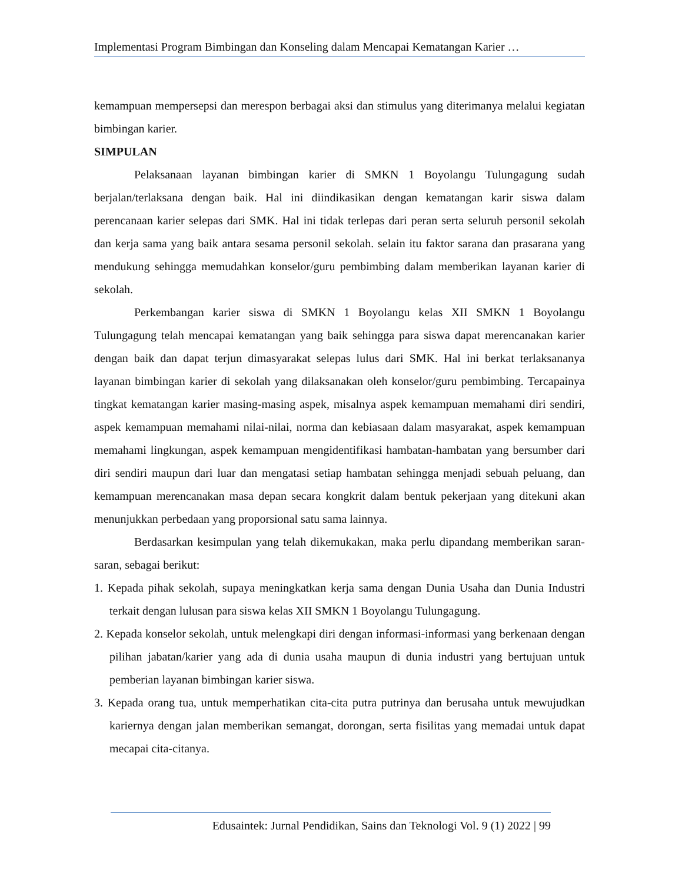Implementasi Program Bimbingan dan Konseling dalam Mencapai Kematangan Karier …
kemampuan mempersepsi dan merespon berbagai aksi dan stimulus yang diterimanya melalui kegiatan bimbingan karier.
SIMPULAN
Pelaksanaan layanan bimbingan karier di SMKN 1 Boyolangu Tulungagung sudah berjalan/terlaksana dengan baik. Hal ini diindikasikan dengan kematangan karir siswa dalam perencanaan karier selepas dari SMK. Hal ini tidak terlepas dari peran serta seluruh personil sekolah dan kerja sama yang baik antara sesama personil sekolah. selain itu faktor sarana dan prasarana yang mendukung sehingga memudahkan konselor/guru pembimbing dalam memberikan layanan karier di sekolah.
Perkembangan karier siswa di SMKN 1 Boyolangu kelas XII SMKN 1 Boyolangu Tulungagung telah mencapai kematangan yang baik sehingga para siswa dapat merencanakan karier dengan baik dan dapat terjun dimasyarakat selepas lulus dari SMK. Hal ini berkat terlaksananya layanan bimbingan karier di sekolah yang dilaksanakan oleh konselor/guru pembimbing. Tercapainya tingkat kematangan karier masing-masing aspek, misalnya aspek kemampuan memahami diri sendiri, aspek kemampuan memahami nilai-nilai, norma dan kebiasaan dalam masyarakat, aspek kemampuan memahami lingkungan, aspek kemampuan mengidentifikasi hambatan-hambatan yang bersumber dari diri sendiri maupun dari luar dan mengatasi setiap hambatan sehingga menjadi sebuah peluang, dan kemampuan merencanakan masa depan secara kongkrit dalam bentuk pekerjaan yang ditekuni akan menunjukkan perbedaan yang proporsional satu sama lainnya.
Berdasarkan kesimpulan yang telah dikemukakan, maka perlu dipandang memberikan saran-saran, sebagai berikut:
1. Kepada pihak sekolah, supaya meningkatkan kerja sama dengan Dunia Usaha dan Dunia Industri terkait dengan lulusan para siswa kelas XII SMKN 1 Boyolangu Tulungagung.
2. Kepada konselor sekolah, untuk melengkapi diri dengan informasi-informasi yang berkenaan dengan pilihan jabatan/karier yang ada di dunia usaha maupun di dunia industri yang bertujuan untuk pemberian layanan bimbingan karier siswa.
3. Kepada orang tua, untuk memperhatikan cita-cita putra putrinya dan berusaha untuk mewujudkan kariernya dengan jalan memberikan semangat, dorongan, serta fisilitas yang memadai untuk dapat mecapai cita-citanya.
Edusaintek: Jurnal Pendidikan, Sains dan Teknologi Vol. 9 (1) 2022 | 99